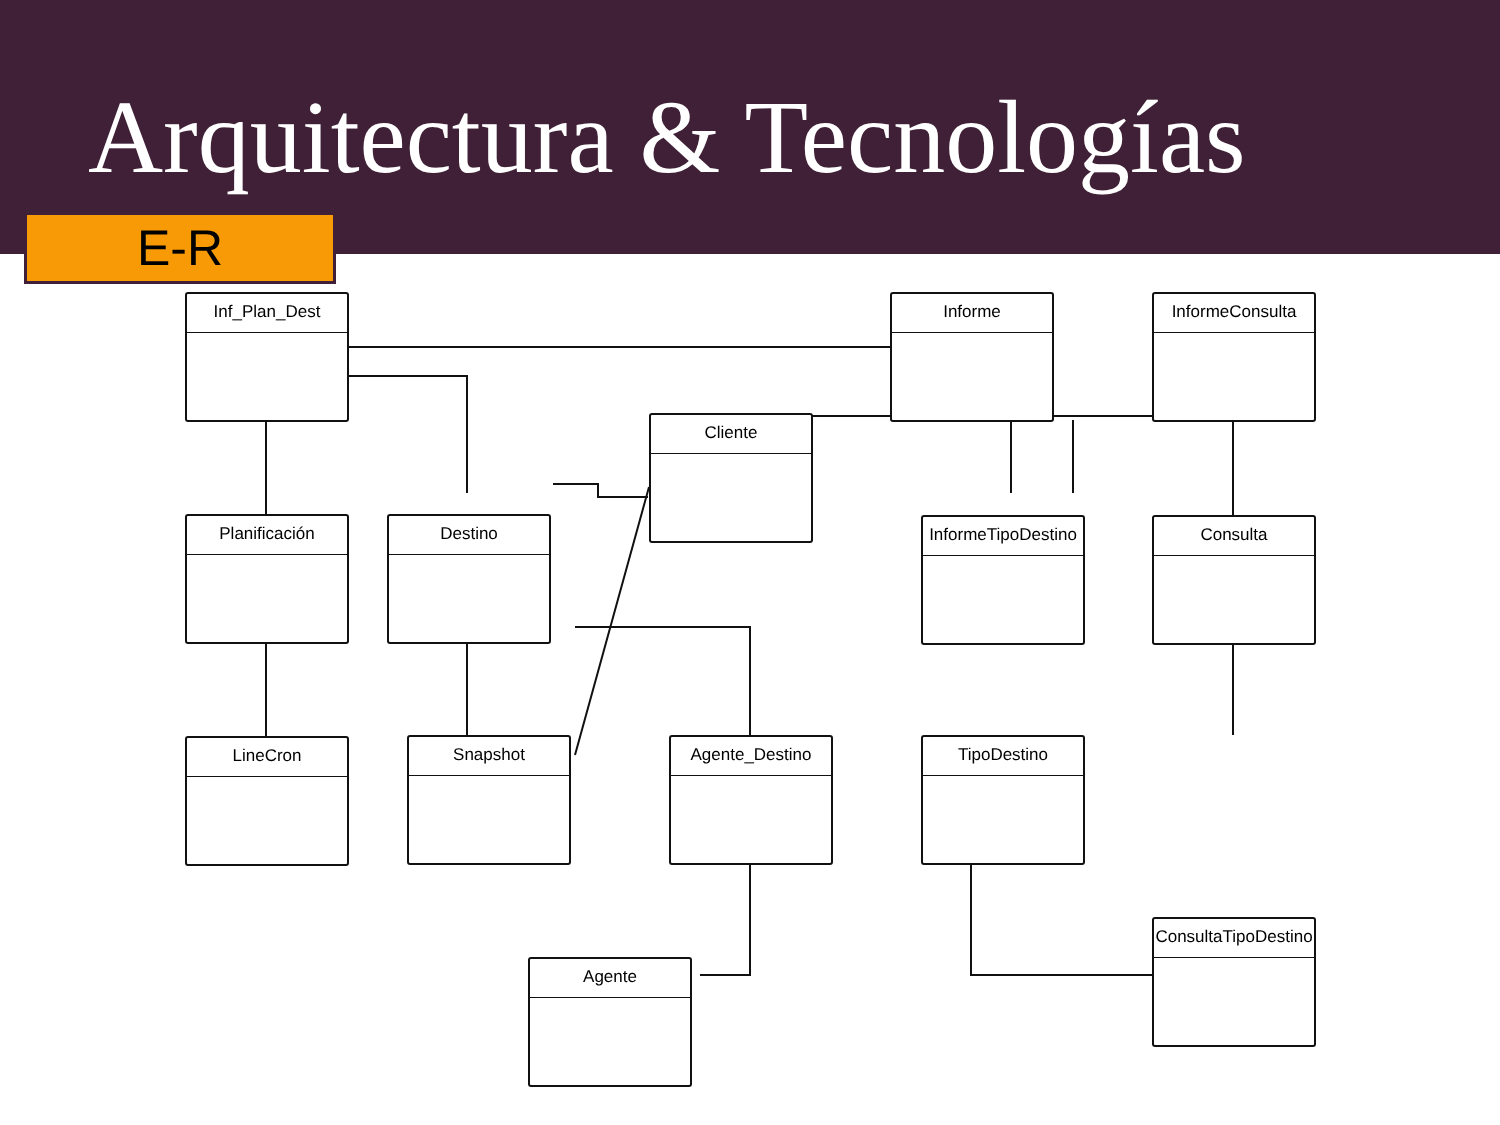Arquitectura & Tecnologías
E-R
Inf_Plan_Dest Informe InformeConsulta
Cliente
Planificación Destino
InformeTipoDestino
Consulta
LineCron Snapshot Agente_Destino TipoDestino
ConsultaTipoDestino
Agente